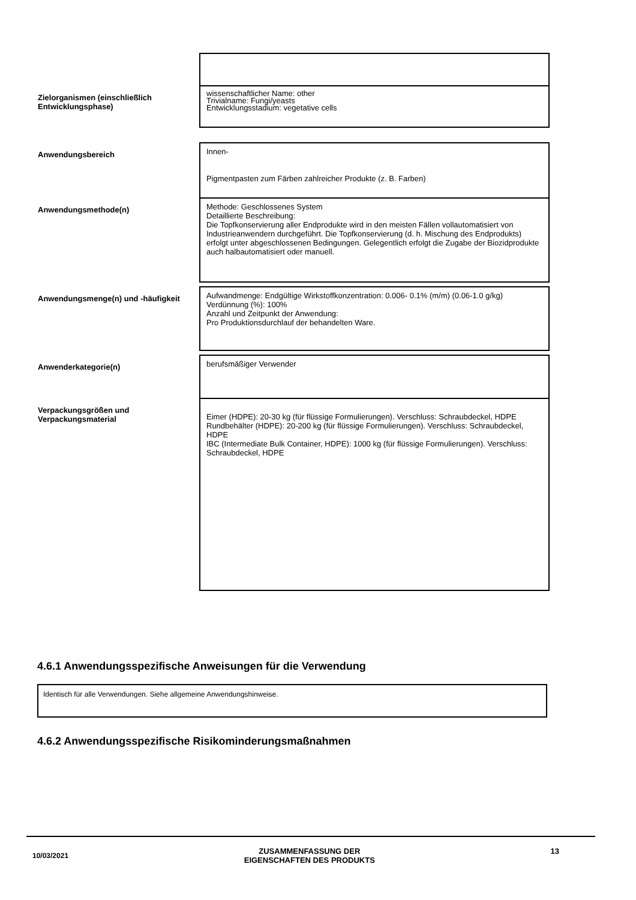| Zielorganismen (einschließlich Entwicklungsphase) | wissenschaftlicher Name: other Trivialname: Fungi/yeasts Entwicklungsstadium: vegetative cells |
| Anwendungsbereich | Innen- Pigmentpasten zum Färben zahlreicher Produkte (z. B. Farben) |
| Anwendungsmethode(n) | Methode: Geschlossenes System Detaillierte Beschreibung: Die Topfkonservierung aller Endprodukte wird in den meisten Fällen vollautomatisiert von Industrieanwendern durchgeführt. Die Topfkonservierung (d. h. Mischung des Endprodukts) erfolgt unter abgeschlossenen Bedingungen. Gelegentlich erfolgt die Zugabe der Biozidprodukte auch halbautomatisiert oder manuell. |
| Anwendungsmenge(n) und -häufigkeit | Aufwandmenge: Endgültige Wirkstoffkonzentration: 0.006- 0.1% (m/m) (0.06-1.0 g/kg) Verdünnung (%): 100% Anzahl und Zeitpunkt der Anwendung: Pro Produktionsdurchlauf der behandelten Ware. |
| Anwenderkategorie(n) | berufsmäßiger Verwender |
| Verpackungsgrößen und Verpackungsmaterial | Eimer (HDPE): 20-30 kg (für flüssige Formulierungen). Verschluss: Schraubdeckel, HDPE Rundbehälter (HDPE): 20-200 kg (für flüssige Formulierungen). Verschluss: Schraubdeckel, HDPE IBC (Intermediate Bulk Container, HDPE): 1000 kg (für flüssige Formulierungen). Verschluss: Schraubdeckel, HDPE |
4.6.1 Anwendungsspezifische Anweisungen für die Verwendung
Identisch für alle Verwendungen. Siehe allgemeine Anwendungshinweise.
4.6.2 Anwendungsspezifische Risikominderungsmaßnahmen
10/03/2021 ZUSAMMENFASSUNG DER
EIGENSCHAFTEN DES PRODUKTS 13